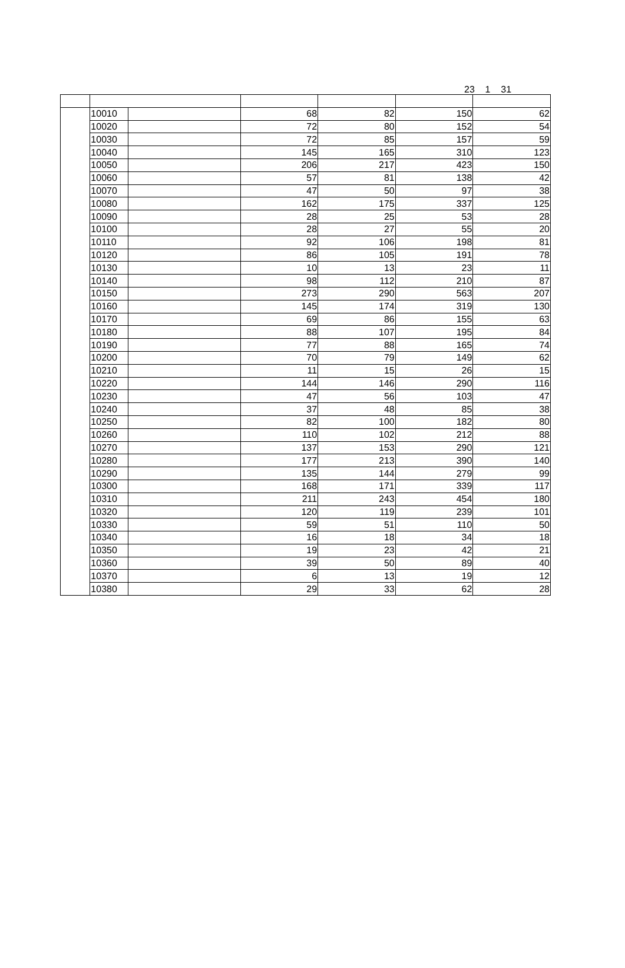23 1 31
| | 10010 | | 68 | 82 | 150 | 62 |
| | 10020 | | 72 | 80 | 152 | 54 |
| | 10030 | | 72 | 85 | 157 | 59 |
| | 10040 | | 145 | 165 | 310 | 123 |
| | 10050 | | 206 | 217 | 423 | 150 |
| | 10060 | | 57 | 81 | 138 | 42 |
| | 10070 | | 47 | 50 | 97 | 38 |
| | 10080 | | 162 | 175 | 337 | 125 |
| | 10090 | | 28 | 25 | 53 | 28 |
| | 10100 | | 28 | 27 | 55 | 20 |
| | 10110 | | 92 | 106 | 198 | 81 |
| | 10120 | | 86 | 105 | 191 | 78 |
| | 10130 | | 10 | 13 | 23 | 11 |
| | 10140 | | 98 | 112 | 210 | 87 |
| | 10150 | | 273 | 290 | 563 | 207 |
| | 10160 | | 145 | 174 | 319 | 130 |
| | 10170 | | 69 | 86 | 155 | 63 |
| | 10180 | | 88 | 107 | 195 | 84 |
| | 10190 | | 77 | 88 | 165 | 74 |
| | 10200 | | 70 | 79 | 149 | 62 |
| | 10210 | | 11 | 15 | 26 | 15 |
| | 10220 | | 144 | 146 | 290 | 116 |
| | 10230 | | 47 | 56 | 103 | 47 |
| | 10240 | | 37 | 48 | 85 | 38 |
| | 10250 | | 82 | 100 | 182 | 80 |
| | 10260 | | 110 | 102 | 212 | 88 |
| | 10270 | | 137 | 153 | 290 | 121 |
| | 10280 | | 177 | 213 | 390 | 140 |
| | 10290 | | 135 | 144 | 279 | 99 |
| | 10300 | | 168 | 171 | 339 | 117 |
| | 10310 | | 211 | 243 | 454 | 180 |
| | 10320 | | 120 | 119 | 239 | 101 |
| | 10330 | | 59 | 51 | 110 | 50 |
| | 10340 | | 16 | 18 | 34 | 18 |
| | 10350 | | 19 | 23 | 42 | 21 |
| | 10360 | | 39 | 50 | 89 | 40 |
| | 10370 | | 6 | 13 | 19 | 12 |
| | 10380 | | 29 | 33 | 62 | 28 |